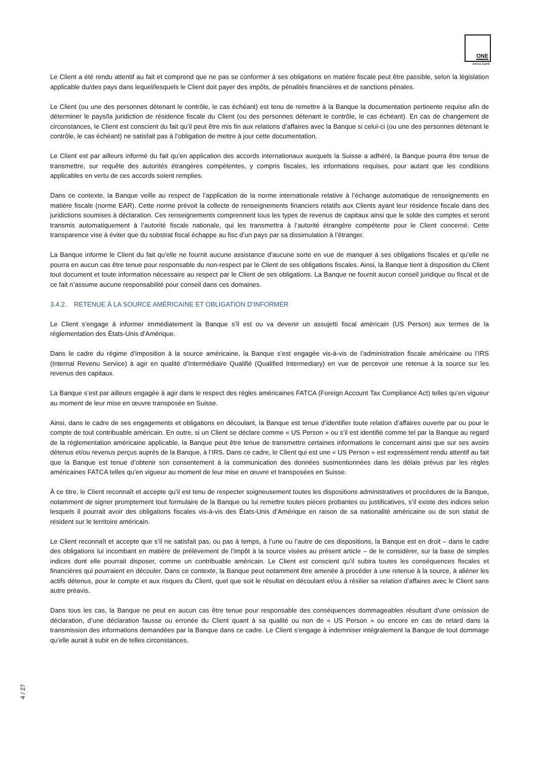ONE
swiss bank
Le Client a été rendu attentif au fait et comprend que ne pas se conformer à ses obligations en matière fiscale peut être passible, selon la législation applicable du/des pays dans lequel/lesquels le Client doit payer des impôts, de pénalités financières et de sanctions pénales.
Le Client (ou une des personnes détenant le contrôle, le cas échéant) est tenu de remettre à la Banque la documentation pertinente requise afin de déterminer le pays/la juridiction de résidence fiscale du Client (ou des personnes détenant le contrôle, le cas échéant). En cas de changement de circonstances, le Client est conscient du fait qu’il peut être mis fin aux relations d’affaires avec la Banque si celui-ci (ou une des personnes détenant le contrôle, le cas échéant) ne satisfait pas à l’obligation de mettre à jour cette documentation.
Le Client est par ailleurs informé du fait qu’en application des accords internationaux auxquels la Suisse a adhéré, la Banque pourra être tenue de transmettre, sur requête des autorités étrangères compétentes, y compris fiscales, les informations requises, pour autant que les conditions applicables en vertu de ces accords soient remplies.
Dans ce contexte, la Banque veille au respect de l’application de la norme internationale relative à l’échange automatique de renseignements en matière fiscale (norme EAR). Cette norme prévoit la collecte de renseignements financiers relatifs aux Clients ayant leur résidence fiscale dans des juridictions soumises à déclaration. Ces renseignements comprennent tous les types de revenus de capitaux ainsi que le solde des comptes et seront transmis automatiquement à l’autorité fiscale nationale, qui les transmettra à l’autorité étrangère compétente pour le Client concerné. Cette transparence vise à éviter que du substrat fiscal échappe au fisc d’un pays par sa dissimulation à l’étranger.
La Banque informe le Client du fait qu’elle ne fournit aucune assistance d’aucune sorte en vue de manquer à ses obligations fiscales et qu’elle ne pourra en aucun cas être tenue pour responsable du non-respect par le Client de ses obligations fiscales. Ainsi, la Banque tient à disposition du Client tout document et toute information nécessaire au respect par le Client de ses obligations. La Banque ne fournit aucun conseil juridique ou fiscal et de ce fait n’assume aucune responsabilité pour conseil dans ces domaines.
3.4.2. RETENUE À LA SOURCE AMÉRICAINE ET OBLIGATION D’INFORMER
Le Client s’engage à informer immédiatement la Banque s’il est ou va devenir un assujetti fiscal américain (US Person) aux termes de la réglementation des États-Unis d’Amérique.
Dans le cadre du régime d’imposition à la source américaine, la Banque s’est engagée vis-à-vis de l’administration fiscale américaine ou l’IRS (Internal Revenu Service) à agir en qualité d’Intermédiaire Qualifié (Qualified Intermediary) en vue de percevoir une retenue à la source sur les revenus des capitaux.
La Banque s’est par ailleurs engagée à agir dans le respect des règles américaines FATCA (Foreign Account Tax Compliance Act) telles qu’en vigueur au moment de leur mise en œuvre transposée en Suisse.
Ainsi, dans le cadre de ses engagements et obligations en découlant, la Banque est tenue d’identifier toute relation d’affaires ouverte par ou pour le compte de tout contribuable américain. En outre, si un Client se déclare comme « US Person » ou s’il est identifié comme tel par la Banque au regard de la réglementation américaine applicable, la Banque peut être tenue de transmettre certaines informations le concernant ainsi que sur ses avoirs détenus et/ou revenus perçus auprès de la Banque, à l’IRS. Dans ce cadre, le Client qui est une « US Person » est expressément rendu attentif au fait que la Banque est tenue d’obtenir son consentement à la communication des données susmentionnées dans les délais prévus par les règles américaines FATCA telles qu’en vigueur au moment de leur mise en œuvre et transposées en Suisse.
À ce titre, le Client reconnaît et accepte qu’il est tenu de respecter soigneusement toutes les dispositions administratives et procédures de la Banque, notamment de signer promptement tout formulaire de la Banque ou lui remettre toutes pièces probantes ou justificatives, s’il existe des indices selon lesquels il pourrait avoir des obligations fiscales vis-à-vis des États-Unis d’Amérique en raison de sa nationalité américaine ou de son statut de résident sur le territoire américain.
Le Client reconnaît et accepte que s’il ne satisfait pas, ou pas à temps, à l’une ou l’autre de ces dispositions, la Banque est en droit – dans le cadre des obligations lui incombant en matière de prélèvement de l’impôt à la source visées au présent article – de le considérer, sur la base de simples indices dont elle pourrait disposer, comme un contribuable américain. Le Client est conscient qu’il subira toutes les conséquences fiscales et financières qui pourraient en découler. Dans ce contexte, la Banque peut notamment être amenée à procéder à une retenue à la source, à aliéner les actifs détenus, pour le compte et aux risques du Client, quel que soit le résultat en découlant et/ou à résilier sa relation d’affaires avec le Client sans autre préavis.
Dans tous les cas, la Banque ne peut en aucun cas être tenue pour responsable des conséquences dommageables résultant d’une omission de déclaration, d’une déclaration fausse ou erronée du Client quant à sa qualité ou non de « US Person » ou encore en cas de retard dans la transmission des informations demandées par la Banque dans ce cadre. Le Client s’engage à indemniser intégralement la Banque de tout dommage qu’elle aurait à subir en de telles circonstances.
4 / 27